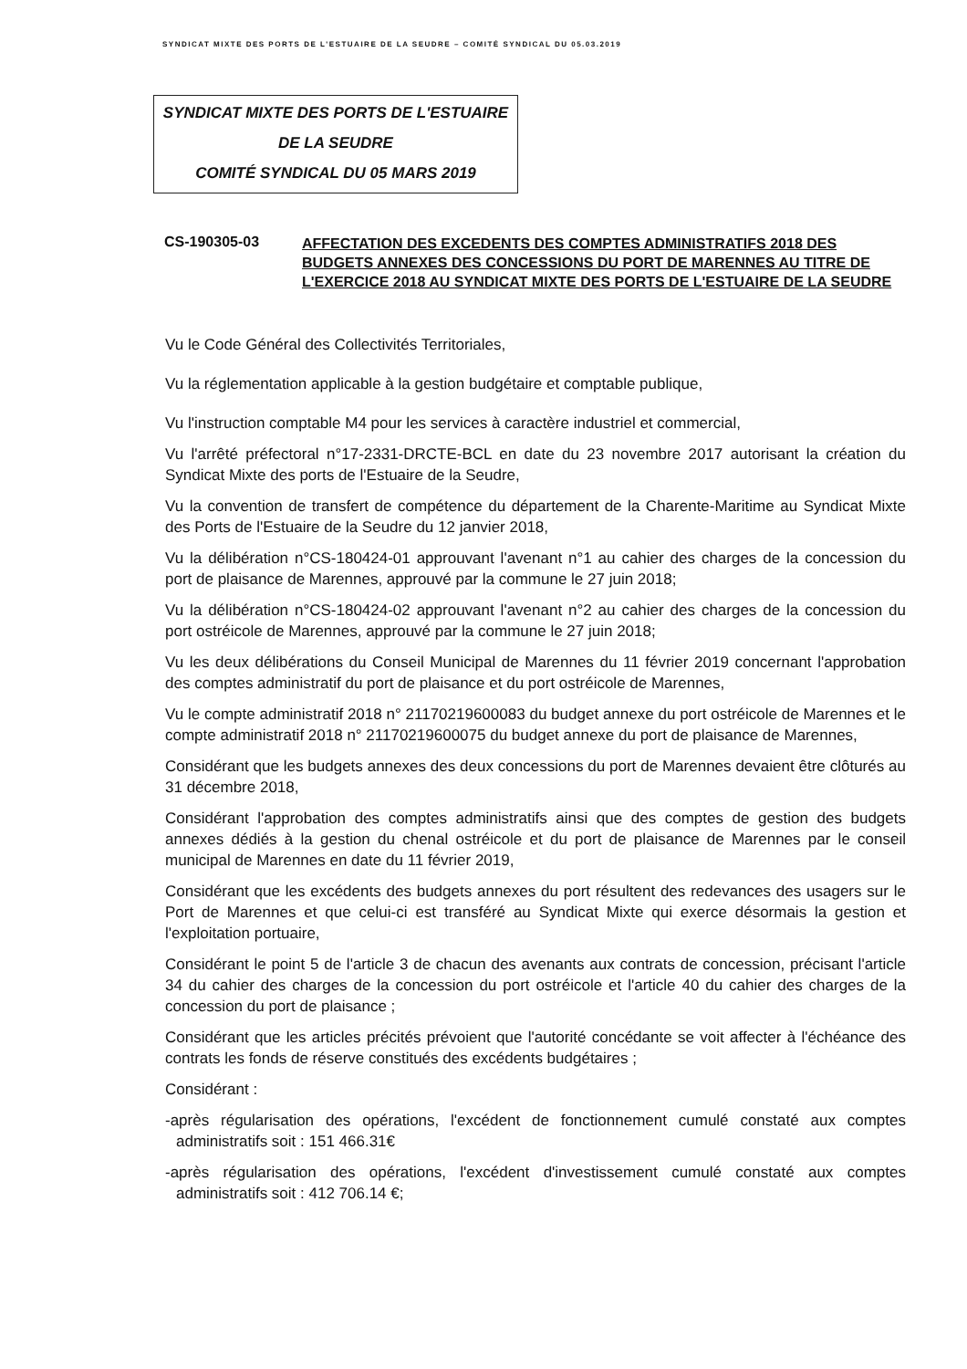SYNDICAT MIXTE DES PORTS DE L'ESTUAIRE DE LA SEUDRE – COMITÉ SYNDICAL DU 05.03.2019
SYNDICAT MIXTE DES PORTS DE L'ESTUAIRE
DE LA SEUDRE
COMITÉ SYNDICAL DU 05 MARS 2019
CS-190305-03
AFFECTATION DES EXCEDENTS DES COMPTES ADMINISTRATIFS 2018 DES BUDGETS ANNEXES DES CONCESSIONS DU PORT DE MARENNES AU TITRE DE L'EXERCICE 2018 AU SYNDICAT MIXTE DES PORTS DE L'ESTUAIRE DE LA SEUDRE
Vu le Code Général des Collectivités Territoriales,
Vu la réglementation applicable à la gestion budgétaire et comptable publique,
Vu l'instruction comptable M4 pour les services à caractère industriel et commercial,
Vu l'arrêté préfectoral n°17-2331-DRCTE-BCL en date du 23 novembre 2017 autorisant la création du Syndicat Mixte des ports de l'Estuaire de la Seudre,
Vu la convention de transfert de compétence du département de la Charente-Maritime au Syndicat Mixte des Ports de l'Estuaire de la Seudre du 12 janvier 2018,
Vu la délibération n°CS-180424-01 approuvant l'avenant n°1 au cahier des charges de la concession du port de plaisance de Marennes, approuvé par la commune le 27 juin 2018;
Vu la délibération n°CS-180424-02 approuvant l'avenant n°2 au cahier des charges de la concession du port ostréicole de Marennes, approuvé par la commune le 27 juin 2018;
Vu les deux délibérations du Conseil Municipal de Marennes du 11 février 2019 concernant l'approbation des comptes administratif du port de plaisance et du port ostréicole de Marennes,
Vu le compte administratif 2018 n° 21170219600083 du budget annexe du port ostréicole de Marennes et le compte administratif 2018 n° 21170219600075 du budget annexe du port de plaisance de Marennes,
Considérant que les budgets annexes des deux concessions du port de Marennes devaient être clôturés au 31 décembre 2018,
Considérant l'approbation des comptes administratifs ainsi que des comptes de gestion des budgets annexes dédiés à la gestion du chenal ostréicole et du port de plaisance de Marennes par le conseil municipal de Marennes en date du 11 février 2019,
Considérant que les excédents des budgets annexes du port résultent des redevances des usagers sur le Port de Marennes et que celui-ci est transféré au Syndicat Mixte qui exerce désormais la gestion et l'exploitation portuaire,
Considérant le point 5 de l'article 3 de chacun des avenants aux contrats de concession, précisant l'article 34 du cahier des charges de la concession du port ostréicole et l'article 40 du cahier des charges de la concession du port de plaisance ;
Considérant que les articles précités prévoient que l'autorité concédante se voit affecter à l'échéance des contrats les fonds de réserve constitués des excédents budgétaires ;
Considérant :
-après régularisation des opérations, l'excédent de fonctionnement cumulé constaté aux comptes administratifs soit : 151 466.31€
-après régularisation des opérations, l'excédent d'investissement cumulé constaté aux comptes administratifs soit : 412 706.14 €;